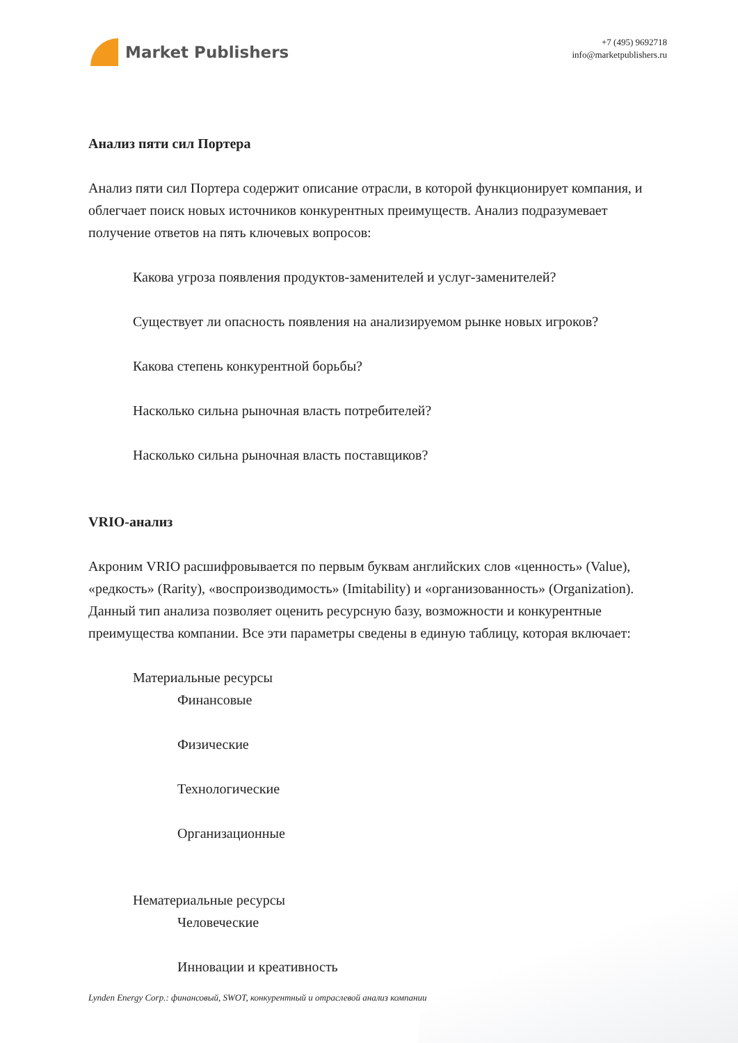Market Publishers
+7 (495) 9692718
info@marketpublishers.ru
Анализ пяти сил Портера
Анализ пяти сил Портера содержит описание отрасли, в которой функционирует компания, и облегчает поиск новых источников конкурентных преимуществ. Анализ подразумевает получение ответов на пять ключевых вопросов:
Какова угроза появления продуктов-заменителей и услуг-заменителей?
Существует ли опасность появления на анализируемом рынке новых игроков?
Какова степень конкурентной борьбы?
Насколько сильна рыночная власть потребителей?
Насколько сильна рыночная власть поставщиков?
VRIO-анализ
Акроним VRIO расшифровывается по первым буквам английских слов «ценность» (Value), «редкость» (Rarity), «воспроизводимость» (Imitability) и «организованность» (Organization). Данный тип анализа позволяет оценить ресурсную базу, возможности и конкурентные преимущества компании. Все эти параметры сведены в единую таблицу, которая включает:
Материальные ресурсы
Финансовые
Физические
Технологические
Организационные
Нематериальные ресурсы
Человеческие
Инновации и креативность
Lynden Energy Corp.: финансовый, SWOT, конкурентный и отраслевой анализ компании